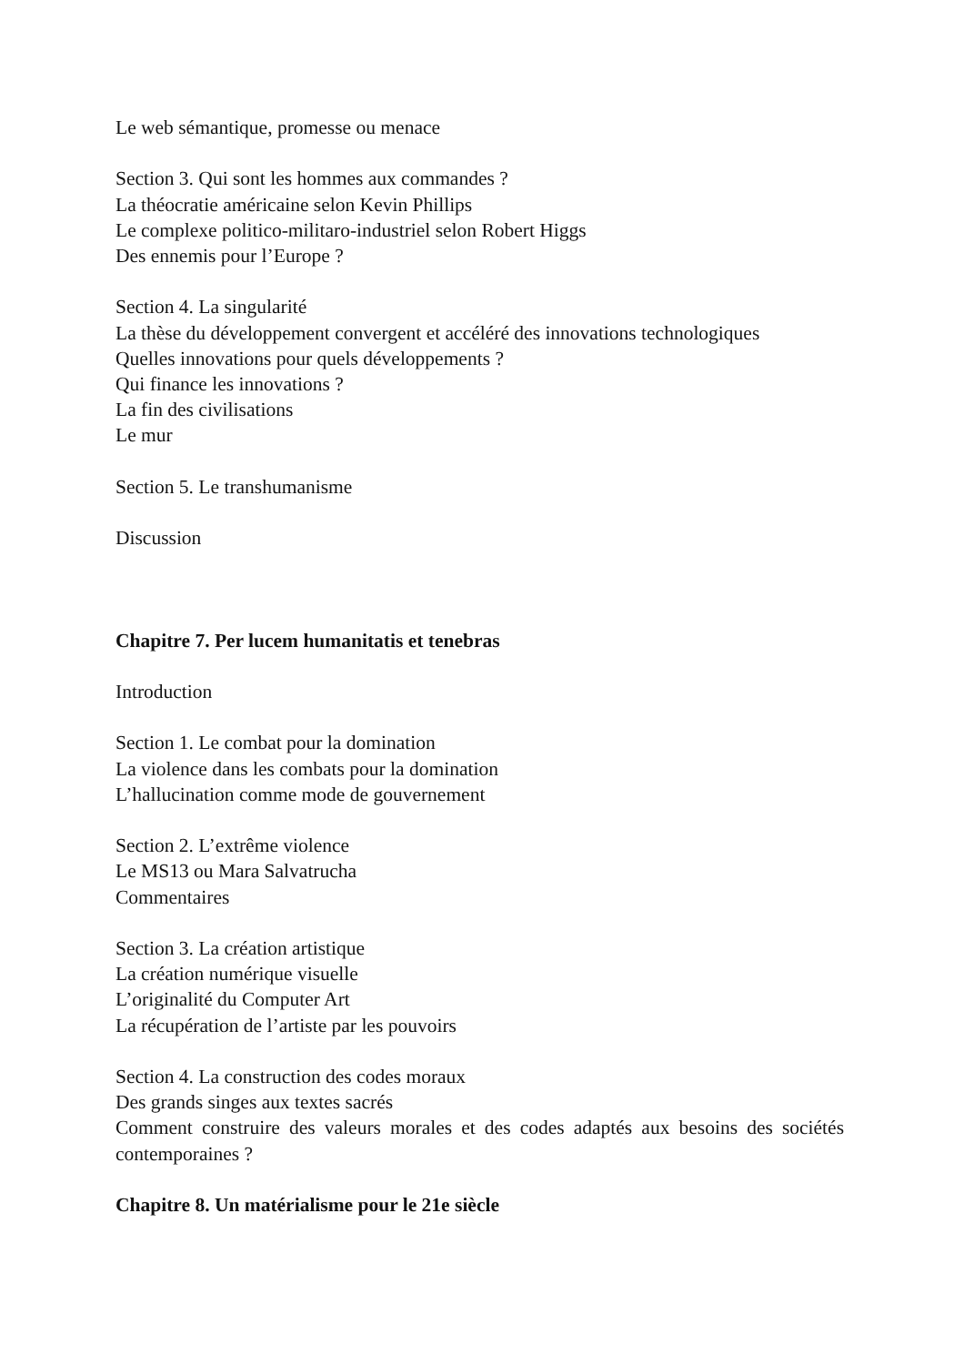Le web sémantique, promesse ou menace
Section 3. Qui sont les hommes aux commandes ?
La théocratie américaine selon Kevin Phillips
Le complexe politico-militaro-industriel selon Robert Higgs
Des ennemis pour l’Europe ?
Section 4. La singularité
La thèse du développement convergent et accéléré des innovations technologiques
Quelles innovations pour quels développements ?
Qui finance les innovations ?
La fin des civilisations
Le mur
Section 5. Le transhumanisme
Discussion
Chapitre 7. Per lucem humanitatis et tenebras
Introduction
Section 1. Le combat pour la domination
La violence dans les combats pour la domination
L’hallucination comme mode de gouvernement
Section 2. L’extrême violence
Le MS13 ou Mara Salvatrucha
Commentaires
Section 3. La création artistique
La création numérique visuelle
L’originalité du Computer Art
La récupération de l’artiste par les pouvoirs
Section 4. La construction des codes moraux
Des grands singes aux textes sacrés
Comment construire des valeurs morales et des codes adaptés aux besoins des sociétés contemporaines ?
Chapitre 8. Un matérialisme pour le 21e siècle